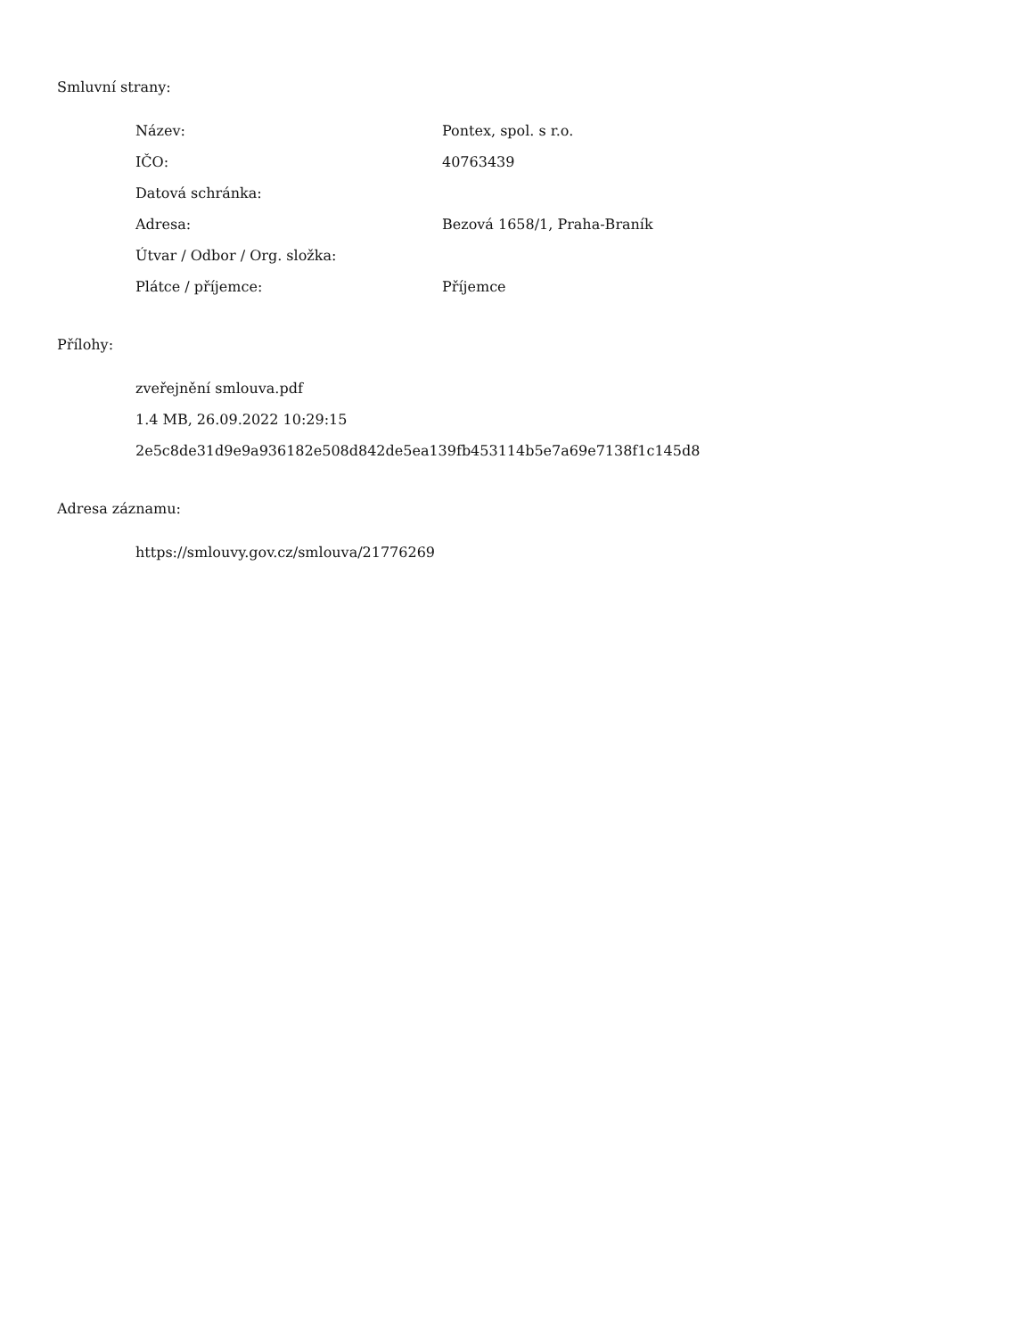Smluvní strany:
| Název: | Pontex, spol. s r.o. |
| IČO: | 40763439 |
| Datová schránka: | |
| Adresa: | Bezová 1658/1, Praha-Braník |
| Útvar / Odbor / Org. složka: | |
| Plátce / příjemce: | Příjemce |
Přílohy:
| zveřejnění smlouva.pdf |
| 1.4 MB, 26.09.2022 10:29:15 |
| 2e5c8de31d9e9a936182e508d842de5ea139fb453114b5e7a69e7138f1c145d8 |
Adresa záznamu:
| https://smlouvy.gov.cz/smlouva/21776269 |